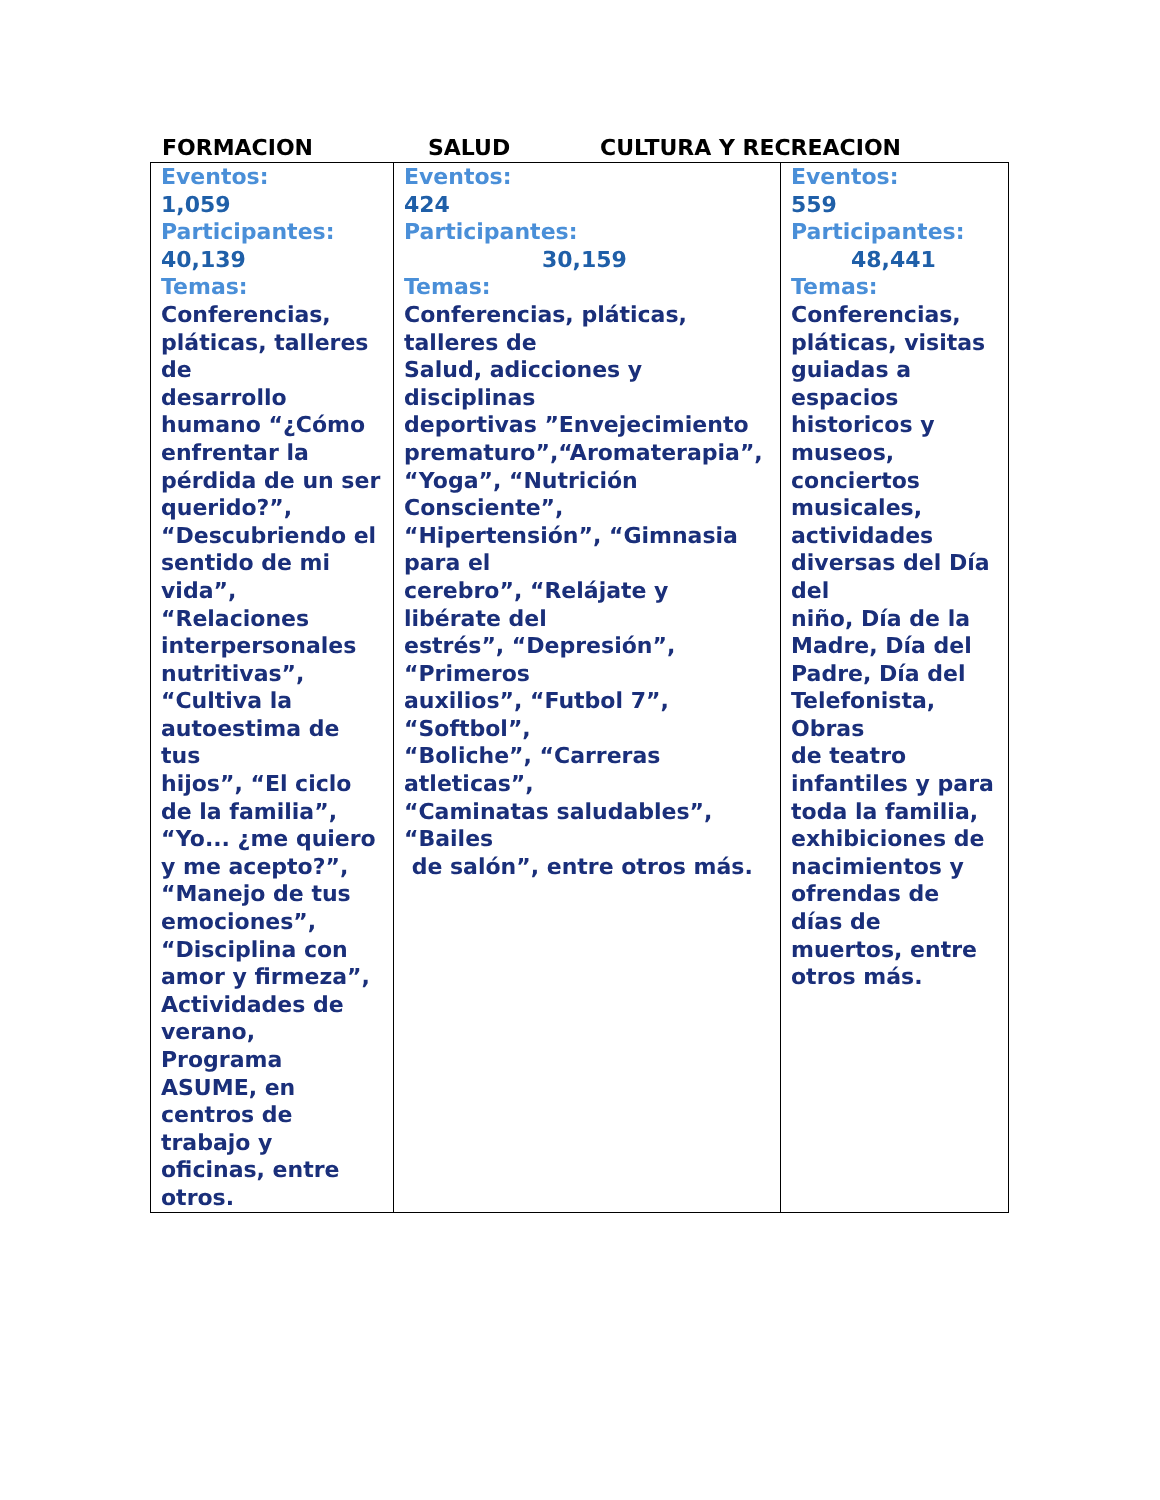FORMACION SALUD CULTURA Y RECREACION
| Eventos: 1,059 Participantes: 40,139 Temas: Conferencias, pláticas, talleres de desarrollo humano “¿Cómo enfrentar la pérdida de un ser querido?”, “Descubriendo el sentido de mi vida”, “Relaciones interpersonales nutritivas”, “Cultiva la autoestima de tus hijos”, “El ciclo de la familia”, “Yo... ¿me quiero y me acepto?”, “Manejo de tus emociones”, “Disciplina con amor y firmeza”, Actividades de verano, Programa ASUME, en centros de trabajo y oficinas, entre otros. | Eventos: 424 Participantes: 30,159 Temas: Conferencias, pláticas, talleres de Salud, adicciones y disciplinas deportivas ”Envejecimiento prematuro”,“Aromaterapia”, “Yoga”, “Nutrición Consciente”, “Hipertensión”, “Gimnasia para el cerebro”, “Relájate y libérate del estrés”, “Depresión”, “Primeros auxilios”, “Futbol 7”, “Softbol”, “Boliche”, “Carreras atleticas”, “Caminatas saludables”, “Bailes de salón”, entre otros más. | Eventos: 559 Participantes: 48,441 Temas: Conferencias, pláticas, visitas guiadas a espacios historicos y museos, conciertos musicales, actividades diversas del Día del niño, Día de la Madre, Día del Padre, Día del Telefonista, Obras de teatro infantiles y para toda la familia, exhibiciones de nacimientos y ofrendas de días de muertos, entre otros más. |